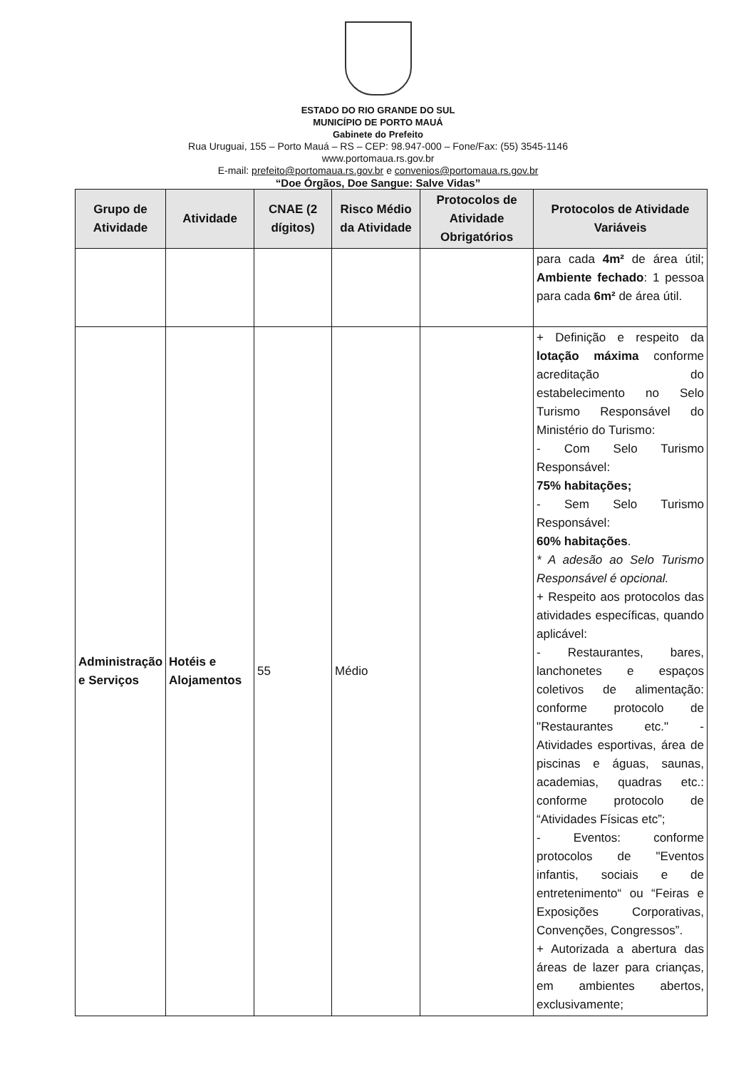ESTADO DO RIO GRANDE DO SUL
MUNICÍPIO DE PORTO MAUÁ
Gabinete do Prefeito
Rua Uruguai, 155 – Porto Mauá – RS – CEP: 98.947-000 – Fone/Fax: (55) 3545-1146
www.portomaua.rs.gov.br
E-mail: prefeito@portomaua.rs.gov.br e convenios@portomaua.rs.gov.br
“Doe Órgãos, Doe Sangue: Salve Vidas”
| Grupo de Atividade | Atividade | CNAE (2 dígitos) | Risco Médio da Atividade | Protocolos de Atividade Obrigatórios | Protocolos de Atividade Variáveis |
| --- | --- | --- | --- | --- | --- |
| | | | | | para cada 4m² de área útil; Ambiente fechado : 1 pessoa para cada 6m² de área útil. |
| Administração e Serviços | Hotéis e Alojamentos | 55 | Médio | | + Definição e respeito da lotação máxima conforme acreditação do estabelecimento no Selo Turismo Responsável do Ministério do Turismo: - Com Selo Turismo Responsável: 75% habitações; - Sem Selo Turismo Responsável: 60% habitações . * A adesão ao Selo Turismo Responsável é opcional. + Respeito aos protocolos das atividades específicas, quando aplicável: - Restaurantes, bares, lanchonetes e espaços coletivos de alimentação: conforme protocolo de "Restaurantes etc." - Atividades esportivas, área de piscinas e águas, saunas, academias, quadras etc.: conforme protocolo de “Atividades Físicas etc”; - Eventos: conforme protocolos de "Eventos infantis, sociais e de entretenimento“ ou “Feiras e Exposições Corporativas, Convenções, Congressos”. + Autorizada a abertura das áreas de lazer para crianças, em ambientes abertos, exclusivamente; |